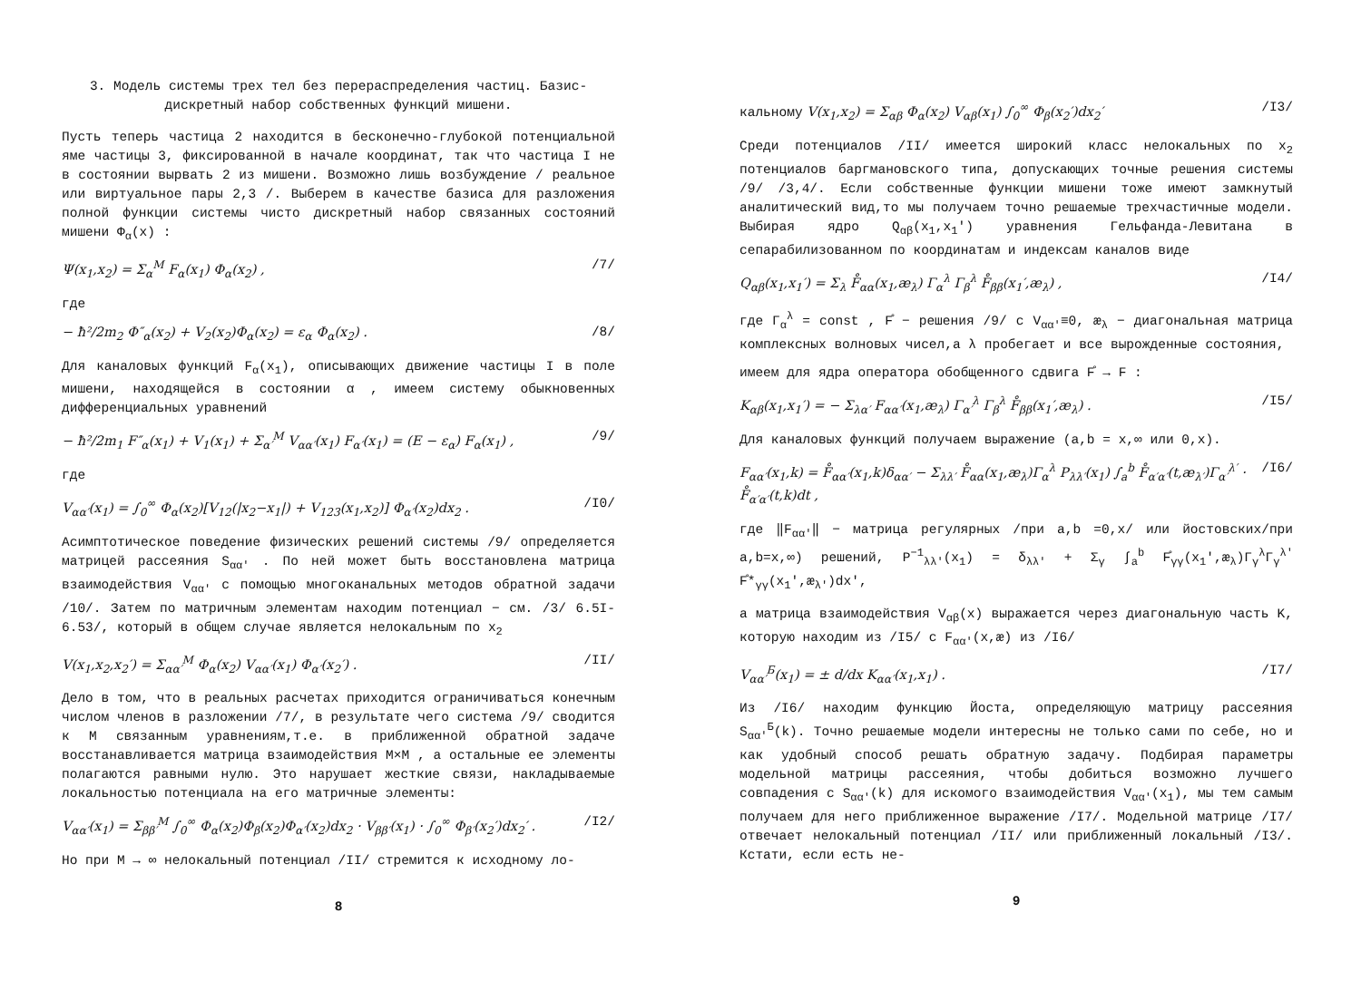3. Модель системы трех тел без перераспределения частиц. Базис-дискретный набор собственных функций мишени.
Пусть теперь частица 2 находится в бесконечно-глубокой потенциальной яме частицы 3, фиксированной в начале координат, так что частица I не в состоянии вырвать 2 из мишени. Возможно лишь возбуждение / реальное или виртуальное пары 2,3 /. Выберем в качестве базиса для разложения полной функции системы чисто дискретный набор связанных состояний мишени Φ<sub>α</sub>(x) :
Ψ(x<sub>1</sub>,x<sub>2</sub>) = Σ<sub>α</sub><sup>M</sup> F<sub>α</sub>(x<sub>1</sub>) Φ<sub>α</sub>(x<sub>2</sub>) , /7/
где
− ħ²/2m<sub>2</sub> Φ″<sub>α</sub>(x<sub>2</sub>) + V<sub>2</sub>(x<sub>2</sub>)Φ<sub>α</sub>(x<sub>2</sub>) = ε<sub>α</sub> Φ<sub>α</sub>(x<sub>2</sub>) . /8/
Для каналовых функций F<sub>α</sub>(x<sub>1</sub>), описывающих движение частицы I в поле мишени, находящейся в состоянии α , имеем систему обыкновенных дифференциальных уравнений
− ħ²/2m<sub>1</sub> F″<sub>α</sub>(x<sub>1</sub>) + V<sub>1</sub>(x<sub>1</sub>) + Σ<sub>α′</sub><sup>M</sup> V<sub>αα′</sub>(x<sub>1</sub>) F<sub>α′</sub>(x<sub>1</sub>) = (E − ε<sub>α</sub>) F<sub>α</sub>(x<sub>1</sub>) , /9/
где
V<sub>αα′</sub>(x<sub>1</sub>) = ∫<sub>0</sub><sup>∞</sup> Φ<sub>α</sub>(x<sub>2</sub>)[V<sub>12</sub>(|x<sub>2</sub>−x<sub>1</sub>|) + V<sub>123</sub>(x<sub>1</sub>,x<sub>2</sub>)] Φ<sub>α′</sub>(x<sub>2</sub>)dx<sub>2</sub> . /I0/
Асимптотическое поведение физических решений системы /9/ определяется матрицей рассеяния S<sub>αα′</sub> . По ней может быть восстановлена матрица взаимодействия V<sub>αα′</sub> с помощью многоканальных методов обратной задачи /10/. Затем по матричным элементам находим потенциал − см. /3/ 6.5I-6.53/, который в общем случае является нелокальным по x<sub>2</sub>
V(x<sub>1</sub>,x<sub>2</sub>,x<sub>2</sub>′) = Σ<sub>αα′</sub><sup>M</sup> Φ<sub>α</sub>(x<sub>2</sub>) V<sub>αα′</sub>(x<sub>1</sub>) Φ<sub>α′</sub>(x<sub>2</sub>′) . /II/
Дело в том, что в реальных расчетах приходится ограничиваться конечным числом членов в разложении /7/, в результате чего система /9/ сводится к M связанным уравнениям,т.е. в приближенной обратной задаче восстанавливается матрица взаимодействия M×M , а остальные ее элементы полагаются равными нулю. Это нарушает жесткие связи, накладываемые локальностью потенциала на его матричные элементы:
V<sub>αα′</sub>(x<sub>1</sub>) = Σ<sub>ββ′</sub><sup>M</sup> ∫<sub>0</sub><sup>∞</sup> Φ<sub>α</sub>(x<sub>2</sub>)Φ<sub>β</sub>(x<sub>2</sub>)Φ<sub>α′</sub>(x<sub>2</sub>)dx<sub>2</sub> · V<sub>ββ′</sub>(x<sub>1</sub>) · ∫<sub>0</sub><sup>∞</sup> Φ<sub>β′</sub>(x<sub>2</sub>′)dx<sub>2</sub>′ . /I2/
Но при M → ∞ нелокальный потенциал /II/ стремится к исходному ло-
8
кальному V(x<sub>1</sub>,x<sub>2</sub>) = Σ<sub>αβ</sub> Φ<sub>α</sub>(x<sub>2</sub>) V<sub>αβ</sub>(x<sub>1</sub>) ∫<sub>0</sub><sup>∞</sup> Φ<sub>β</sub>(x<sub>2</sub>′)dx<sub>2</sub>′ /I3/
Среди потенциалов /II/ имеется широкий класс нелокальных по x<sub>2</sub> потенциалов баргмановского типа, допускающих точные решения системы /9/ /3,4/. Если собственные функции мишени тоже имеют замкнутый аналитический вид,то мы получаем точно решаемые трехчастичные модели. Выбирая ядро Q<sub>αβ</sub>(x<sub>1</sub>,x<sub>1</sub>′) уравнения Гельфанда-Левитана в сепарабилизованном по координатам и индексам каналов виде
Q<sub>αβ</sub>(x<sub>1</sub>,x<sub>1</sub>′) = Σ<sub>λ</sub> F̊<sub>αα</sub>(x<sub>1</sub>,æ<sub>λ</sub>) Γ<sub>α</sub><sup>λ</sup> Γ<sub>β</sub><sup>λ</sup> F̊<sub>ββ</sub>(x<sub>1</sub>′,æ<sub>λ</sub>) , /I4/
где Γ<sub>α</sub><sup>λ</sup> = const , F̊ − решения /9/ с V<sub>αα′</sub>≡0, æ<sub>λ</sub> − диагональная матрица комплексных волновых чисел,а λ пробегает и все вырожденные состояния,
имеем для ядра оператора обобщенного сдвига F̊ → F :
K<sub>αβ</sub>(x<sub>1</sub>,x<sub>1</sub>′) = − Σ<sub>λα′</sub> F<sub>αα′</sub>(x<sub>1</sub>,æ<sub>λ</sub>) Γ<sub>α′</sub><sup>λ</sup> Γ<sub>β</sub><sup>λ</sup> F̊<sub>ββ</sub>(x<sub>1</sub>′,æ<sub>λ</sub>) . /I5/
Для каналовых функций получаем выражение (a,b = x,∞ или 0,x).
F<sub>αα′</sub>(x<sub>1</sub>,k) = F̊<sub>αα′</sub>(x<sub>1</sub>,k)δ<sub>αα′</sub> − Σ<sub>λλ′</sub> F̊<sub>αα</sub>(x<sub>1</sub>,æ<sub>λ</sub>)Γ<sub>α</sub><sup>λ</sup> P<sub>λλ′</sub>(x<sub>1</sub>) ∫<sub>a</sub><sup>b</sup> F̊<sub>α′α′</sub>(t,æ<sub>λ′</sub>)Γ<sub>α′</sub><sup>λ′</sup> · F̊<sub>α′α′</sub>(t,k)dt , /I6/
где ‖F<sub>αα′</sub>‖ − матрица регулярных /при a,b =0,x/ или йостовских/при a,b=x,∞) решений, P<sup>−1</sup><sub>λλ′</sub>(x<sub>1</sub>) = δ<sub>λλ′</sub> + Σ<sub>γ</sub> ∫<sub>a</sub><sup>b</sup> F̊<sub>γγ</sub>(x<sub>1</sub>′,æ<sub>λ</sub>)Γ<sub>γ</sub><sup>λ</sup>Γ<sub>γ</sub><sup>λ′</sup> F̊*<sub>γγ</sub>(x<sub>1</sub>′,æ<sub>λ′</sub>)dx′,
а матрица взаимодействия V<sub>αβ</sub>(x) выражается через диагональную часть K, которую находим из /I5/ с F<sub>αα′</sub>(x,æ) из /I6/
V<sub>αα′</sub><sup>Б</sup>(x<sub>1</sub>) = ± d/dx K<sub>αα′</sub>(x<sub>1</sub>,x<sub>1</sub>) . /I7/
Из /I6/ находим функцию Йоста, определяющую матрицу рассеяния S<sub>αα′</sub><sup>Б</sup>(k). Точно решаемые модели интересны не только сами по себе, но и как удобный способ решать обратную задачу. Подбирая параметры модельной матрицы рассеяния, чтобы добиться возможно лучшего совпадения с S<sub>αα′</sub>(k) для искомого взаимодействия V<sub>αα′</sub>(x<sub>1</sub>), мы тем самым получаем для него приближенное выражение /I7/. Модельной матрице /I7/ отвечает нелокальный потенциал /II/ или приближенный локальный /I3/. Кстати, если есть не-
9